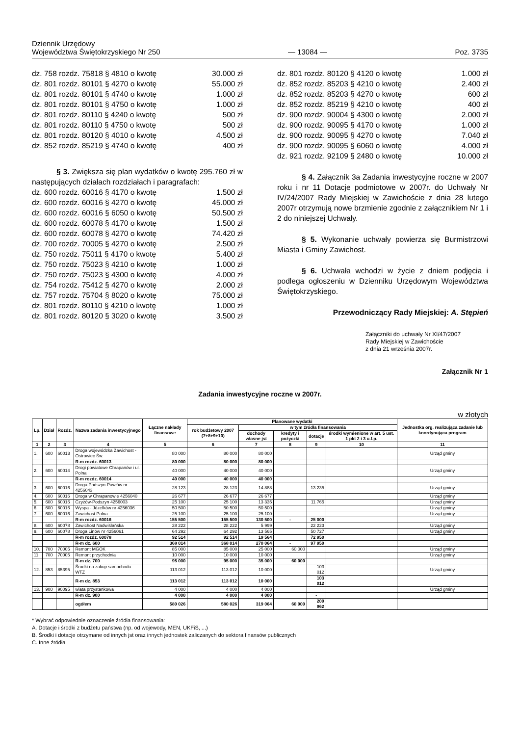Dziennik Urzędowy
Województwa Świętokrzyskiego Nr 250
— 13084 —
Poz. 3735
dz. 758 rozdz. 75818 § 4810 o kwotę 30.000 zł
dz. 801 rozdz. 80101 § 4270 o kwotę 55.000 zł
dz. 801 rozdz. 80101 § 4740 o kwotę 1.000 zł
dz. 801 rozdz. 80101 § 4750 o kwotę 1.000 zł
dz. 801 rozdz. 80110 § 4240 o kwotę 500 zł
dz. 801 rozdz. 80110 § 4750 o kwotę 500 zł
dz. 801 rozdz. 80120 § 4010 o kwotę 4.500 zł
dz. 852 rozdz. 85219 § 4740 o kwotę 400 zł
§ 3. Zwiększa się plan wydatków o kwotę 295.760 zł w następujących działach rozdziałach i paragrafach:
dz. 600 rozdz. 60016 § 4170 o kwotę 1.500 zł
dz. 600 rozdz. 60016 § 4270 o kwotę 45.000 zł
dz. 600 rozdz. 60016 § 6050 o kwotę 50.500 zł
dz. 600 rozdz. 60078 § 4170 o kwotę 1.500 zł
dz. 600 rozdz. 60078 § 4270 o kwotę 74.420 zł
dz. 700 rozdz. 70005 § 4270 o kwotę 2.500 zł
dz. 750 rozdz. 75011 § 4170 o kwotę 5.400 zł
dz. 750 rozdz. 75023 § 4210 o kwotę 1.000 zł
dz. 750 rozdz. 75023 § 4300 o kwotę 4.000 zł
dz. 754 rozdz. 75412 § 4270 o kwotę 2.000 zł
dz. 757 rozdz. 75704 § 8020 o kwotę 75.000 zł
dz. 801 rozdz. 80110 § 4210 o kwotę 1.000 zł
dz. 801 rozdz. 80120 § 3020 o kwotę 3.500 zł
dz. 801 rozdz. 80120 § 4120 o kwotę 1.000 zł
dz. 852 rozdz. 85203 § 4210 o kwotę 2.400 zł
dz. 852 rozdz. 85203 § 4270 o kwotę 600 zł
dz. 852 rozdz. 85219 § 4210 o kwotę 400 zł
dz. 900 rozdz. 90004 § 4300 o kwotę 2.000 zł
dz. 900 rozdz. 90095 § 4170 o kwotę 1.000 zł
dz. 900 rozdz. 90095 § 4270 o kwotę 7.040 zł
dz. 900 rozdz. 90095 § 6060 o kwotę 4.000 zł
dz. 921 rozdz. 92109 § 2480 o kwotę 10.000 zł
§ 4. Załącznik 3a Zadania inwestycyjne roczne w 2007 roku i nr 11 Dotacje podmiotowe w 2007r. do Uchwały Nr IV/24/2007 Rady Miejskiej w Zawichoście z dnia 28 lutego 2007r otrzymują nowe brzmienie zgodnie z załącznikiem Nr 1 i 2 do niniejszej Uchwały.
§ 5. Wykonanie uchwały powierza się Burmistrzowi Miasta i Gminy Zawichost.
§ 6. Uchwała wchodzi w życie z dniem podjęcia i podlega ogłoszeniu w Dzienniku Urzędowym Województwa Świętokrzyskiego.
Przewodniczący Rady Miejskiej: A. Stępień
Załączniki do uchwały Nr XI/47/2007
Rady Miejskiej w Zawichoście
z dnia 21 września 2007r.
Załącznik Nr 1
Zadania inwestycyjne roczne w 2007r.
w złotych
| Lp. | Dział | Rozdz. | Nazwa zadania inwestycyjnego | Łączne nakłady finansowe | Planowane wydatki | | | | | Jednostka org. realizująca zadanie lub koordynująca program |
| --- | --- | --- | --- | --- | --- | --- | --- | --- | --- | --- |
| | | | | | rok budżetowy 2007 (7+8+9+10) | w tym źródła finansowania | | | | |
| | | | | | | dochody własne jst | kredyty i pożyczki | dotacje | środki wymienione w art. 5 ust. 1 pkt 2 i 3 u.f.p. | |
| 1 | 2 | 3 | 4 | 5 | 6 | 7 | 8 | 9 | 10 | 11 |
| 1. | 600 | 60013 | Droga wojewódzka Zawichost -Ostrowiec Św. | 80 000 | 80 000 | 80 000 | | | | Urząd gminy |
| | | | R-m rozdz. 60013 | 80 000 | 80 000 | 80 000 | | | | |
| 2. | 600 | 60014 | Drogi powiatowe Chrapanów i ul. Polna | 40 000 | 40 000 | 40 000 | | | | Urząd gminy |
| | | | R-m rozdz. 60014 | 40 000 | 40 000 | 40 000 | | | | |
| 3. | 600 | 60016 | Droga Podszyn-Pawłów nr 4256043 | 28 123 | 28 123 | 14 888 | | 13 235 | | Urząd gminy |
| 4. | 600 | 60016 | Droga w Chrapanowie 4256040 | 26 677 | 26 677 | 26 677 | | | | Urząd gminy |
| 5. | 600 | 60016 | Czyżów-Podszyn 4256003 | 25 100 | 25 100 | 13 335 | | 11 765 | | Urząd gminy |
| 6. | 600 | 60016 | Wyspa - Józefków nr 4256036 | 50 500 | 50 500 | 50 500 | | | | Urząd gminy |
| 7. | 600 | 60016 | Zawichost Polna | 25 100 | 25 100 | 25 100 | | | | Urząd gminy |
| | | | R-m rozdz. 60016 | 155 500 | 155 500 | 130 500 | - | 25 000 | | |
| 8. | 600 | 60078 | Zawichost Nadwiślańska | 28 222 | 28 222 | 5 999 | | 22 223 | | Urząd gminy |
| 9. | 600 | 60078 | Droga Linów nr 4256061 | 64 292 | 64 292 | 13 565 | | 50 727 | | Urząd gminy |
| | | | R-m rozdz. 60078 | 92 514 | 92 514 | 19 564 | | 72 950 | | |
| | | | R-m dz. 600 | 368 014 | 368 014 | 270 064 | - | 97 950 | | |
| 10. | 700 | 70005 | Remont MGOK | 85 000 | 85 000 | 25 000 | 60 000 | | | Urząd gminy |
| 11 | 700 | 70005 | Remont przychodnia | 10 000 | 10 000 | 10 000 | | | | Urząd gminy |
| | | | R-m dz. 700 | 95 000 | 95 000 | 35 000 | 60 000 | | | |
| 12. | 853 | 85395 | Środki na zakup samochodu WTZ | 113 012 | 113 012 | 10 000 | | 103 012 | | Urząd gminy |
| | | | R-m dz. 853 | 113 012 | 113 012 | 10 000 | | 103 012 | | |
| 13. | 900 | 90095 | wiata przystankowa | 4 000 | 4 000 | 4 000 | | | | Urząd gminy |
| | | | R-m dz. 900 | 4 000 | 4 000 | 4 000 | | - | | |
| | | | ogółem | 580 026 | 580 026 | 319 064 | 60 000 | 200 962 | | |
* Wybrać odpowiednie oznaczenie źródła finansowania:
A. Dotacje i środki z budżetu państwa (np. od wojewody, MEN, UKFiS, ...)
B. Środki i dotacje otrzymane od innych jst oraz innych jednostek zaliczanych do sektora finansów publicznych
C. Inne źródła